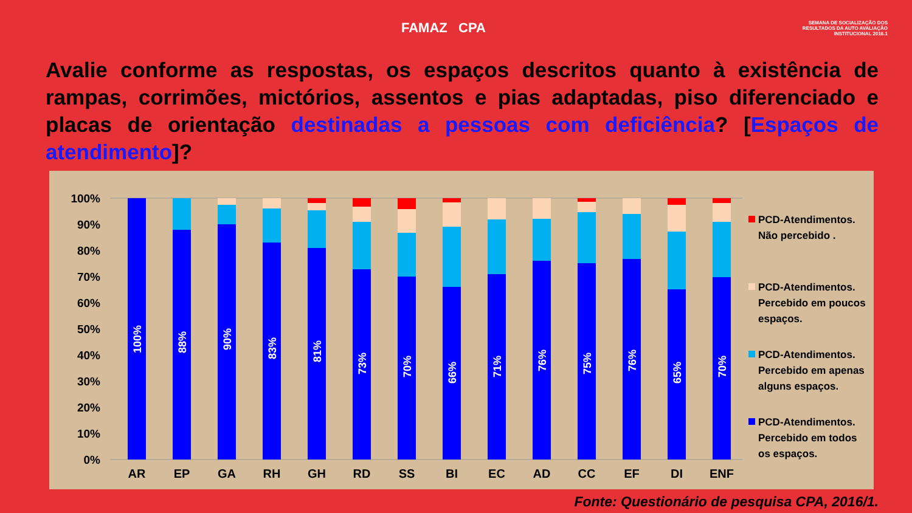FAMAZ CPA
SEMANA DE SOCIALIZAÇÃO DOS RESULTADOS DA AUTO AVALIAÇÃO INSTITUCIONAL 2016.1
Avalie conforme as respostas, os espaços descritos quanto à existência de rampas, corrimões, mictórios, assentos e pias adaptadas, piso diferenciado e placas de orientação destinadas a pessoas com deficiência? [Espaços de atendimento]?
100%
90%
80%
70%
60%
50%
40%
30%
20%
10%
0%
AR
EP
GA
RH
GH
RD
SS
BI
EC
AD
CC
EF
DI
ENF
100%
88%
90%
83%
81%
73%
70%
66%
71%
76%
75%
76%
65%
70%
PCD-Atendimentos.
Não percebido .
PCD-Atendimentos.
Percebido em poucos
espaços.
PCD-Atendimentos.
Percebido em apenas
alguns espaços.
PCD-Atendimentos.
Percebido em todos
os espaços.
Fonte: Questionário de pesquisa CPA, 2016/1.